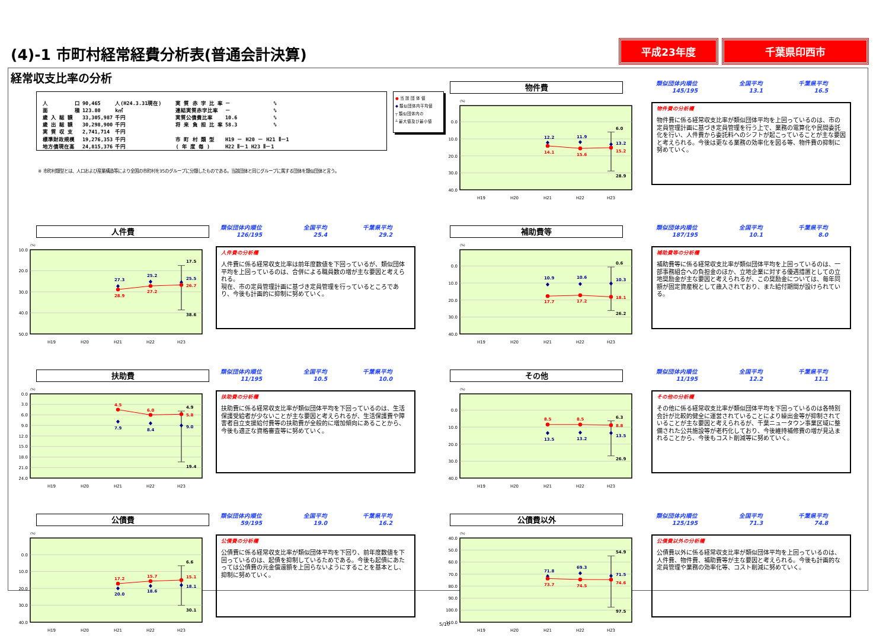(4)-1 市町村経常経費分析表(普通会計決算)
平成23年度 千葉県印西市
経常収支比率の分析
| 人 口 | 90,465 | 人(H24.3.31現在) |
| 面 積 | 123.80 | k㎡ |
| 歳 入 総 額 | 33,305,987 | 千円 |
| 歳 出 総 額 | 30,298,900 | 千円 |
| 実 質 収 支 | 2,741,714 | 千円 |
| 標準財政規模 | 19,276,353 | 千円 |
| 地方債現在高 | 24,815,376 | 千円 |
| 実 質 赤 字 比 率 | － | % |
| 連結実質赤字比率 | － | % |
| 実質公債費比率 | 10.6 | % |
| 将 来 負 担 比 率 | 58.3 | % |
| 市 町 村 類 型 | H19 － H20 － H21 Ⅱ－1 | |
| ( 年 度 毎 ) | H22 Ⅱ－1 H23 Ⅱ－1 | |
● 当 該 団 体 値
◆ 類似団体内平均値
┬ 類似団体内の
┴ 最大値及び最小値
※ 市町村類型とは、人口および産業構造等により全国の市町村を35のグループに分類したものである。当該団体と同じグループに属する団体を類似団体と言う。
物件費
(%)
0.0
10.0
20.0
30.0
40.0
H19
H20
H21
H22
H23
12.2
11.9
14.1
15.6
6.0
13.2
15.2
28.9
類似団体内順位
145/195
全国平均
13.1
千葉県平均
16.5
物件費の分析欄
物件費に係る経常収支比率が類似団体平均を上回っているのは、市の定員管理計画に基づき定員管理を行う上で、業務の電算化や民間委託化を行い、人件費から委託料へのシフトが起こっていることが主な要因と考えられる。今後は更なる業務の効率化を図る等、物件費の抑制に努めていく。
人件費
(%)
10.0
20.0
30.0
40.0
50.0
H19
H20
H21
H22
H23
27.3
25.2
28.9
27.2
17.5
25.5
26.7
38.6
類似団体内順位
126/195
全国平均
25.4
千葉県平均
29.2
人件費の分析欄
人件費に係る経常収支比率は前年度数値を下回っているが、類似団体平均を上回っているのは、合併による職員数の増が主な要因と考えられる。
現在、市の定員管理計画に基づき定員管理を行っているところであり、今後も計画的に抑制に努めていく。
補助費等
(%)
0.0
10.0
20.0
30.0
40.0
H19
H20
H21
H22
H23
10.9
10.6
17.7
17.2
0.6
10.3
18.1
26.2
類似団体内順位
187/195
全国平均
10.1
千葉県平均
8.0
補助費等の分析欄
補助費等に係る経常収支比率が類似団体平均を上回っているのは、一部事務組合への負担金のほか、立地企業に対する優遇措置としての立地奨励金が主な要因と考えられるが、この奨励金については、毎年同額が固定資産税として歳入されており、また給付期間が設けられている。
扶助費
(%)
0.0
3.0
6.0
9.0
12.0
15.0
18.0
21.0
24.0
H19
H20
H21
H22
H23
4.5
6.0
7.9
8.4
4.9
5.8
9.0
19.4
類似団体内順位
11/195
全国平均
10.5
千葉県平均
10.0
扶助費の分析欄
扶助費に係る経常収支比率が類似団体平均を下回っているのは、生活保護受給者が少ないことが主な要因と考えられるが、生活保護費や障害者自立支援給付費等の扶助費が全般的に増加傾向にあることから、今後も適正な資格審査等に努めていく。
その他
(%)
0.0
10.0
20.0
30.0
40.0
H19
H20
H21
H22
H23
8.5
8.5
13.5
13.2
6.3
8.8
13.5
26.9
類似団体内順位
11/195
全国平均
12.2
千葉県平均
11.1
その他の分析欄
その他に係る経常収支比率が類似団体平均を下回っているのは各特別会計が比較的健全に運営されていることにより繰出金等が抑制されていることが主な要因と考えられるが、千葉ニュータウン事業区域に整備された公共施設等が老朽化しており、今後維持補修費の増が見込まれることから、今後もコスト削減等に努めていく。
公債費
(%)
0.0
10.0
20.0
30.0
40.0
H19
H20
H21
H22
H23
17.2
15.7
20.0
18.6
6.6
15.1
18.1
30.1
類似団体内順位
59/195
全国平均
19.0
千葉県平均
16.2
公債費の分析欄
公債費に係る経常収支比率が類似団体平均を下回り、前年度数値を下回っているのは、起債を抑制しているためである。今後も起債にあたっては公債費の元金償還額を上回らないようにすることを基本とし、抑制に努めていく。
公債費以外
(%)
40.0
50.0
60.0
70.0
80.0
90.0
100.0
110.0
H19
H20
H21
H22
H23
71.8
69.3
73.7
74.5
54.9
71.5
74.6
97.5
類似団体内順位
125/195
全国平均
71.3
千葉県平均
74.8
公債費以外の分析欄
公債費以外に係る経常収支比率が類似団体平均を上回っているのは、人件費、物件費、補助費等が主な要因と考えられる。今後も計画的な定員管理や業務の効率化等、コスト削減に努めていく。
5/10